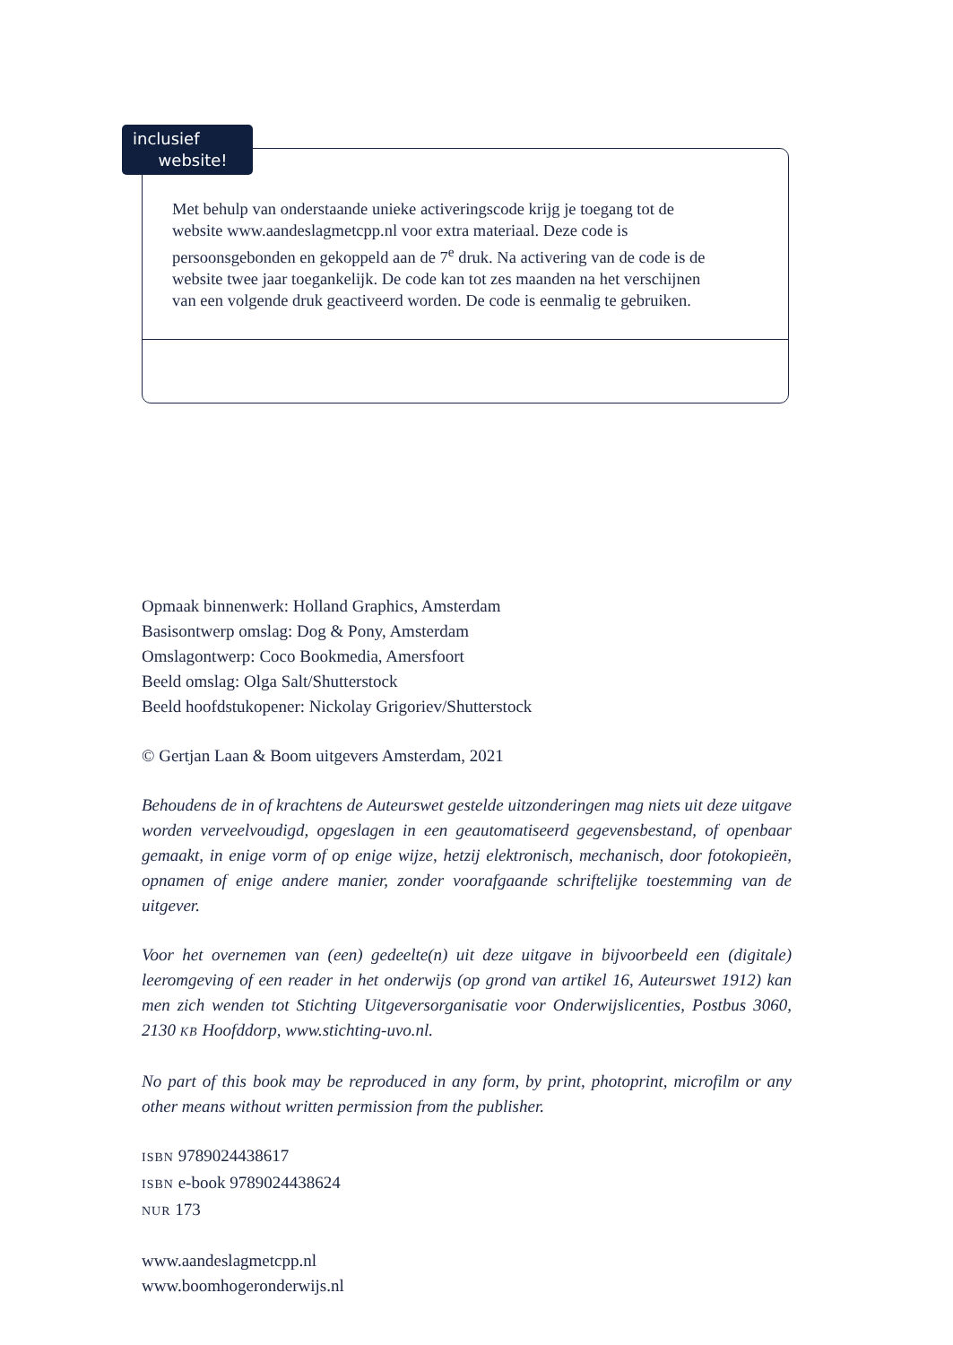Met behulp van onderstaande unieke activeringscode krijg je toegang tot de website www.aandeslagmetcpp.nl voor extra materiaal. Deze code is persoonsgebonden en gekoppeld aan de 7<sup>e</sup> druk. Na activering van de code is de website twee jaar toegankelijk. De code kan tot zes maanden na het verschijnen van een volgende druk geactiveerd worden. De code is eenmalig te gebruiken.
inclusief
website!
Opmaak binnenwerk: Holland Graphics, Amsterdam
Basisontwerp omslag: Dog & Pony, Amsterdam
Omslagontwerp: Coco Bookmedia, Amersfoort
Beeld omslag: Olga Salt/Shutterstock
Beeld hoofdstukopener: Nickolay Grigoriev/Shutterstock
© Gertjan Laan & Boom uitgevers Amsterdam, 2021
Behoudens de in of krachtens de Auteurswet gestelde uitzonderingen mag niets uit deze uitgave worden verveelvoudigd, opgeslagen in een geautomatiseerd gegevensbestand, of openbaar gemaakt, in enige vorm of op enige wijze, hetzij elektronisch, mechanisch, door fotokopieën, opnamen of enige andere manier, zonder voorafgaande schriftelijke toestemming van de uitgever.
Voor het overnemen van (een) gedeelte(n) uit deze uitgave in bijvoorbeeld een (digitale) leeromgeving of een reader in het onderwijs (op grond van artikel 16, Auteurswet 1912) kan men zich wenden tot Stichting Uitgeversorganisatie voor Onderwijslicenties, Postbus 3060, 2130 KB Hoofddorp, www.stichting-uvo.nl.
No part of this book may be reproduced in any form, by print, photoprint, microfilm or any other means without written permission from the publisher.
ISBN 9789024438617
ISBN e-book 9789024438624
NUR 173
www.aandeslagmetcpp.nl
www.boomhogeronderwijs.nl